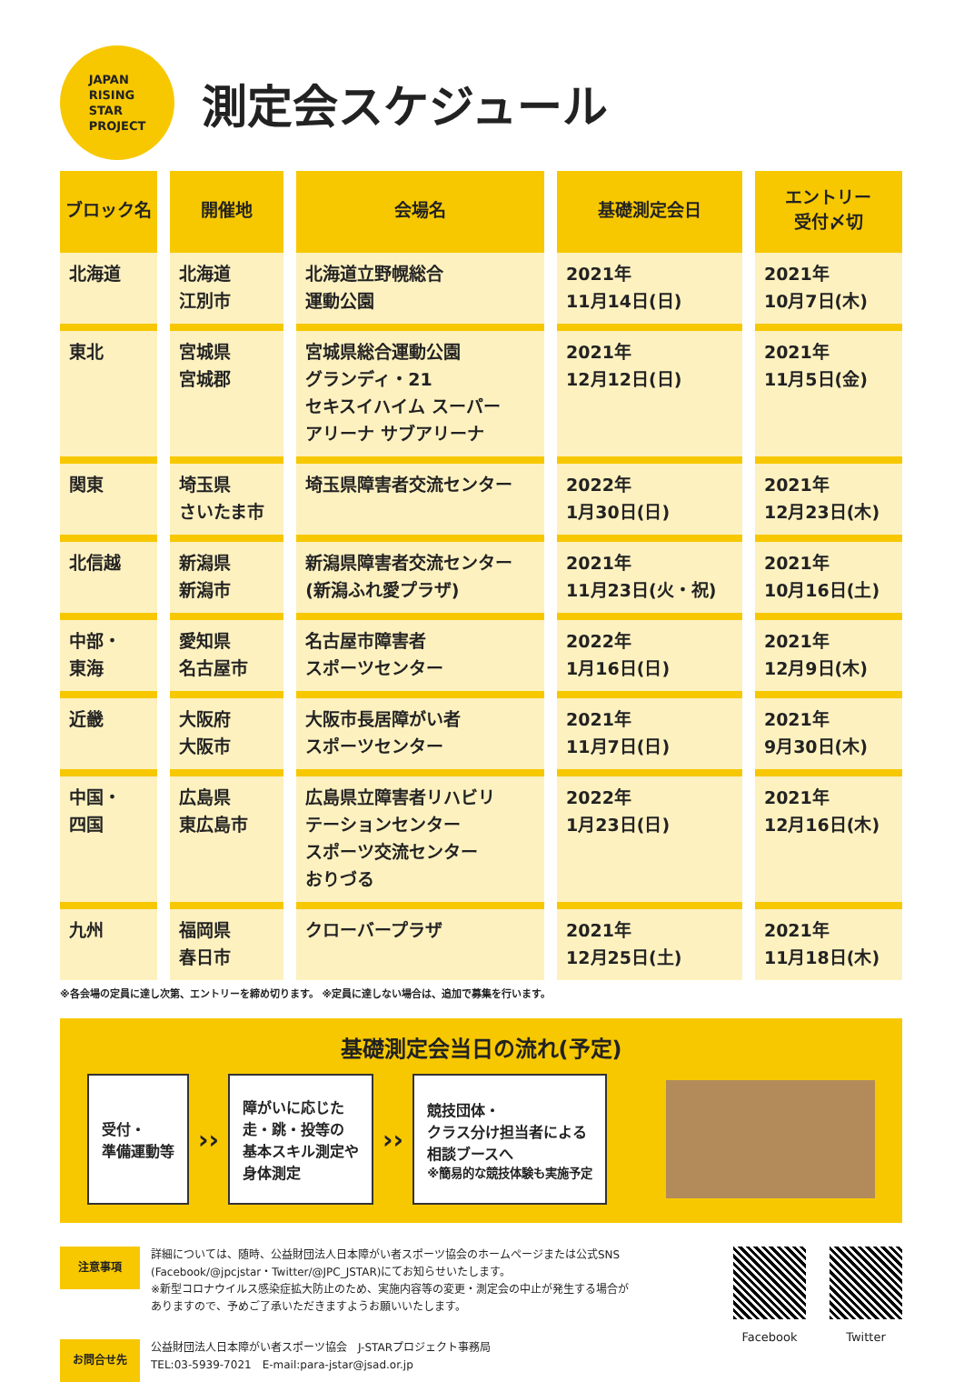JAPAN
RISING
STAR
PROJECT
測定会スケジュール
| ブロック名 | 開催地 | 会場名 | 基礎測定会日 | エントリー 受付〆切 |
| --- | --- | --- | --- | --- |
| 北海道 | 北海道 江別市 | 北海道立野幌総合 運動公園 | 2021年 11月14日(日) | 2021年 10月7日(木) |
| 東北 | 宮城県 宮城郡 | 宮城県総合運動公園 グランディ・21 セキスイハイム スーパー アリーナ サブアリーナ | 2021年 12月12日(日) | 2021年 11月5日(金) |
| 関東 | 埼玉県 さいたま市 | 埼玉県障害者交流センター | 2022年 1月30日(日) | 2021年 12月23日(木) |
| 北信越 | 新潟県 新潟市 | 新潟県障害者交流センター (新潟ふれ愛プラザ) | 2021年 11月23日(火・祝) | 2021年 10月16日(土) |
| 中部・ 東海 | 愛知県 名古屋市 | 名古屋市障害者 スポーツセンター | 2022年 1月16日(日) | 2021年 12月9日(木) |
| 近畿 | 大阪府 大阪市 | 大阪市長居障がい者 スポーツセンター | 2021年 11月7日(日) | 2021年 9月30日(木) |
| 中国・ 四国 | 広島県 東広島市 | 広島県立障害者リハビリ テーションセンター スポーツ交流センター おりづる | 2022年 1月23日(日) | 2021年 12月16日(木) |
| 九州 | 福岡県 春日市 | クローバープラザ | 2021年 12月25日(土) | 2021年 11月18日(木) |
※各会場の定員に達し次第、エントリーを締め切ります。 ※定員に達しない場合は、追加で募集を行います。
基礎測定会当日の流れ(予定)
受付・
準備運動等
››
障がいに応じた
走・跳・投等の
基本スキル測定や
身体測定
››
競技団体・
クラス分け担当者による
相談ブースへ
※簡易的な競技体験も実施予定
注意事項
詳細については、随時、公益財団法人日本障がい者スポーツ協会のホームページまたは公式SNS
(Facebook/@jpcjstar・Twitter/@JPC_JSTAR)にてお知らせいたします。
※新型コロナウイルス感染症拡大防止のため、実施内容等の変更・測定会の中止が発生する場合が
ありますので、予めご了承いただきますようお願いいたします。
お問合せ先
公益財団法人日本障がい者スポーツ協会　J-STARプロジェクト事務局
TEL:03-5939-7021　E-mail:para-jstar@jsad.or.jp
Facebook Twitter